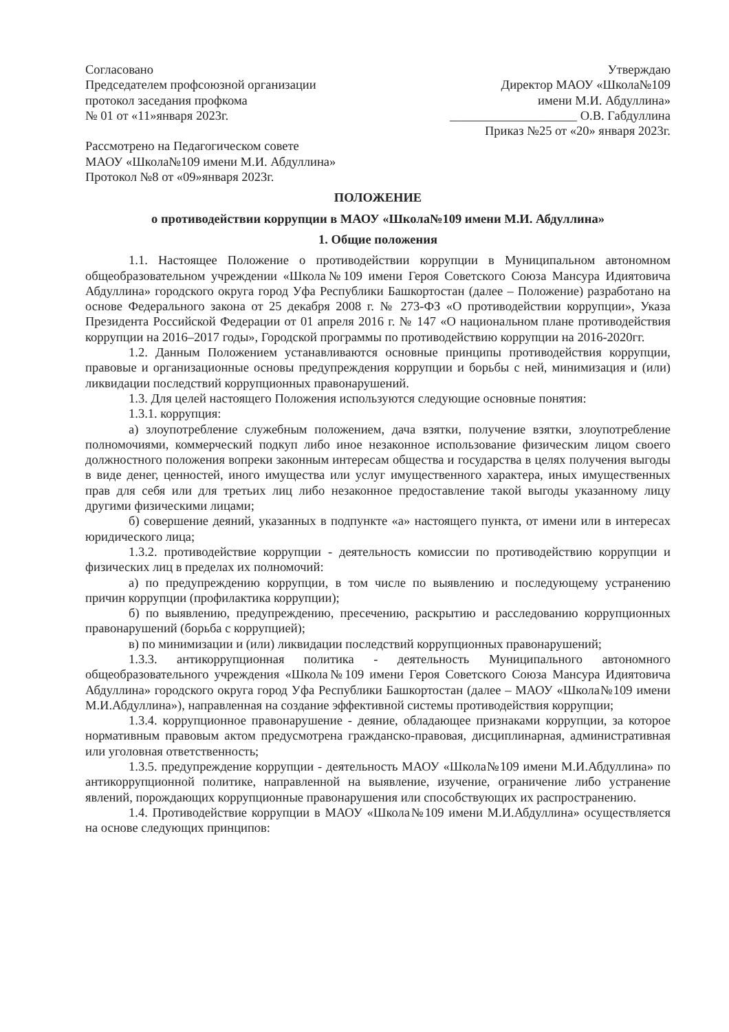Согласовано
Председателем профсоюзной организации
протокол заседания профкома
№ 01 от «11»января 2023г.
Рассмотрено на Педагогическом совете
МАОУ «Школа№109 имени М.И. Абдуллина»
Протокол №8 от «09»января 2023г.
Утверждаю
Директор МАОУ «Школа№109
имени М.И. Абдуллина»
____________________ О.В. Габдуллина
Приказ №25 от «20» января 2023г.
ПОЛОЖЕНИЕ
о противодействии коррупции в МАОУ «Школа№109 имени М.И. Абдуллина»
1. Общие положения
1.1. Настоящее Положение о противодействии коррупции в Муниципальном автономном общеобразовательном учреждении «Школа№109 имени Героя Советского Союза Мансура Идиятовича Абдуллина» городского округа город Уфа Республики Башкортостан (далее – Положение) разработано на основе Федерального закона от 25 декабря 2008 г. № 273-ФЗ «О противодействии коррупции», Указа Президента Российской Федерации от 01 апреля 2016 г. № 147 «О национальном плане противодействия коррупции на 2016–2017 годы», Городской программы по противодействию коррупции на 2016-2020гг.
1.2. Данным Положением устанавливаются основные принципы противодействия коррупции, правовые и организационные основы предупреждения коррупции и борьбы с ней, минимизация и (или) ликвидации последствий коррупционных правонарушений.
1.3. Для целей настоящего Положения используются следующие основные понятия:
1.3.1. коррупция:
а) злоупотребление служебным положением, дача взятки, получение взятки, злоупотребление полномочиями, коммерческий подкуп либо иное незаконное использование физическим лицом своего должностного положения вопреки законным интересам общества и государства в целях получения выгоды в виде денег, ценностей, иного имущества или услуг имущественного характера, иных имущественных прав для себя или для третьих лиц либо незаконное предоставление такой выгоды указанному лицу другими физическими лицами;
б) совершение деяний, указанных в подпункте «а» настоящего пункта, от имени или в интересах юридического лица;
1.3.2. противодействие коррупции - деятельность комиссии по противодействию коррупции и физических лиц в пределах их полномочий:
а) по предупреждению коррупции, в том числе по выявлению и последующему устранению причин коррупции (профилактика коррупции);
б) по выявлению, предупреждению, пресечению, раскрытию и расследованию коррупционных правонарушений (борьба с коррупцией);
в) по минимизации и (или) ликвидации последствий коррупционных правонарушений;
1.3.3. антикоррупционная политика - деятельность Муниципального автономного общеобразовательного учреждения «Школа№109 имени Героя Советского Союза Мансура Идиятовича Абдуллина» городского округа город Уфа Республики Башкортостан (далее – МАОУ «Школа№109 имени М.И.Абдуллина»), направленная на создание эффективной системы противодействия коррупции;
1.3.4. коррупционное правонарушение - деяние, обладающее признаками коррупции, за которое нормативным правовым актом предусмотрена гражданско-правовая, дисциплинарная, административная или уголовная ответственность;
1.3.5. предупреждение коррупции - деятельность МАОУ «Школа№109 имени М.И.Абдуллина» по антикоррупционной политике, направленной на выявление, изучение, ограничение либо устранение явлений, порождающих коррупционные правонарушения или способствующих их распространению.
1.4. Противодействие коррупции в МАОУ «Школа№109 имени М.И.Абдуллина» осуществляется на основе следующих принципов: